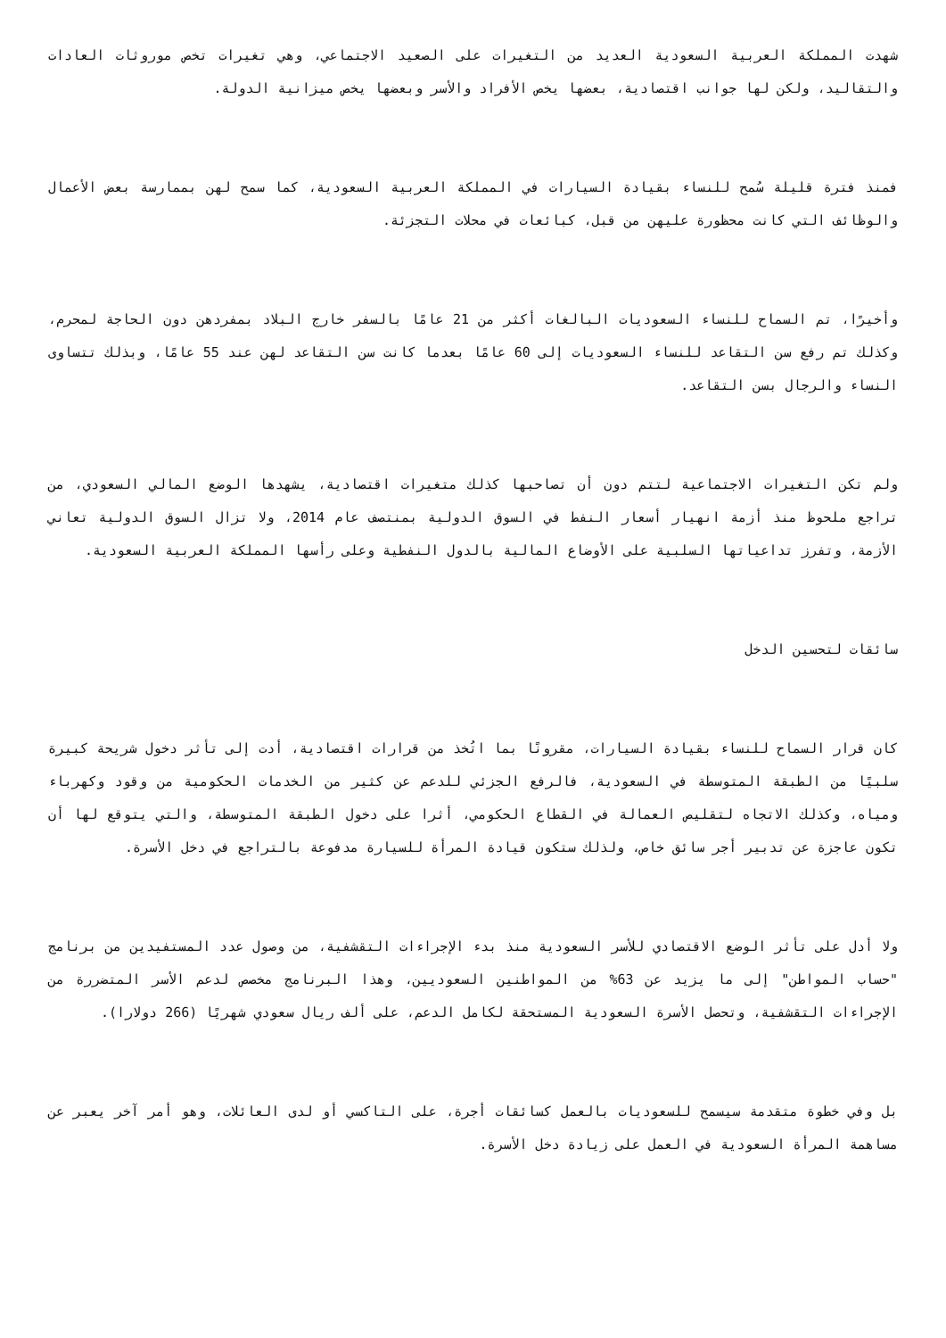شهدت المملكة العربية السعودية العديد من التغيرات على الصعيد الاجتماعي، وهي تغيرات تخص موروثات العادات والتقاليد، ولكن لها جوانب اقتصادية، بعضها يخص الأفراد والأسر وبعضها يخص ميزانية الدولة.
فمنذ فترة قليلة سُمح للنساء بقيادة السيارات في المملكة العربية السعودية، كما سمح لهن بممارسة بعض الأعمال والوظائف التي كانت محظورة عليهن من قبل، كبائعات في محلات التجزئة.
وأخيرًا، تم السماح للنساء السعوديات البالغات أكثر من 21 عامًا بالسفر خارج البلاد بمفردهن دون الحاجة لمحرم، وكذلك تم رفع سن التقاعد للنساء السعوديات إلى 60 عامًا بعدما كانت سن التقاعد لهن عند 55 عامًا، وبذلك تتساوى النساء والرجال بسن التقاعد.
ولم تكن التغيرات الاجتماعية لتتم دون أن تصاحبها كذلك متغيرات اقتصادية، يشهدها الوضع المالي السعودي، من تراجع ملحوظ منذ أزمة انهيار أسعار النفط في السوق الدولية بمنتصف عام 2014، ولا تزال السوق الدولية تعاني الأزمة، وتفرز تداعياتها السلبية على الأوضاع المالية بالدول النفطية وعلى رأسها المملكة العربية السعودية.
سائقات لتحسين الدخل
كان قرار السماح للنساء بقيادة السيارات، مقرونًا بما اتُخذ من قرارات اقتصادية، أدت إلى تأثر دخول شريحة كبيرة سلبيًا من الطبقة المتوسطة في السعودية، فالرفع الجزئي للدعم عن كثير من الخدمات الحكومية من وقود وكهرباء ومياه، وكذلك الاتجاه لتقليص العمالة في القطاع الحكومي، أثرا على دخول الطبقة المتوسطة، والتي يتوقع لها أن تكون عاجزة عن تدبير أجر سائق خاص، ولذلك ستكون قيادة المرأة للسيارة مدفوعة بالتراجع في دخل الأسرة.
ولا أدل على تأثر الوضع الاقتصادي للأسر السعودية منذ بدء الإجراءات التقشفية، من وصول عدد المستفيدين من برنامج "حساب المواطن" إلى ما يزيد عن 63% من المواطنين السعوديين، وهذا البرنامج مخصص لدعم الأسر المتضررة من الإجراءات التقشفية، وتحصل الأسرة السعودية المستحقة لكامل الدعم، على ألف ريال سعودي شهريًا (266 دولارا).
بل وفي خطوة متقدمة سيسمح للسعوديات بالعمل كسائقات أجرة، على التاكسي أو لدى العائلات، وهو أمر آخر يعبر عن مساهمة المرأة السعودية في العمل على زيادة دخل الأسرة.